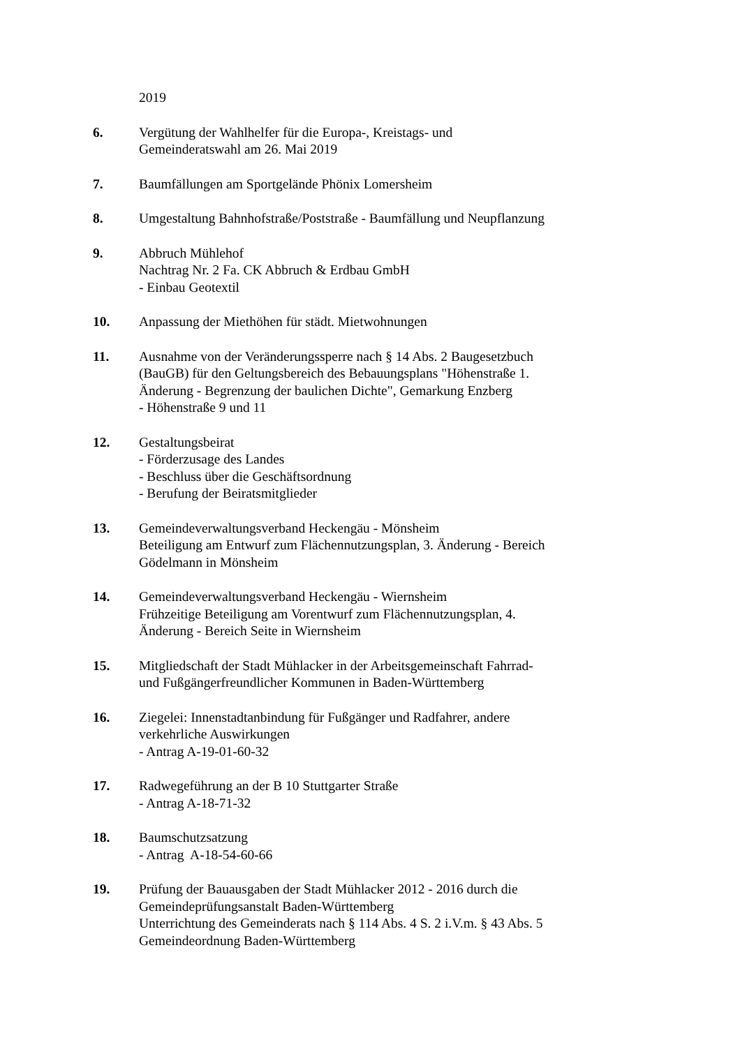2019
6. Vergütung der Wahlhelfer für die Europa-, Kreistags- und
Gemeinderatswahl am 26. Mai 2019
7. Baumfällungen am Sportgelände Phönix Lomersheim
8. Umgestaltung Bahnhofstraße/Poststraße - Baumfällung und Neupflanzung
9. Abbruch Mühlehof
Nachtrag Nr. 2 Fa. CK Abbruch & Erdbau GmbH
- Einbau Geotextil
10. Anpassung der Miethöhen für städt. Mietwohnungen
11. Ausnahme von der Veränderungssperre nach § 14 Abs. 2 Baugesetzbuch
(BauGB) für den Geltungsbereich des Bebauungsplans "Höhenstraße 1.
Änderung - Begrenzung der baulichen Dichte", Gemarkung Enzberg
- Höhenstraße 9 und 11
12. Gestaltungsbeirat
- Förderzusage des Landes
- Beschluss über die Geschäftsordnung
- Berufung der Beiratsmitglieder
13. Gemeindeverwaltungsverband Heckengäu - Mönsheim
Beteiligung am Entwurf zum Flächennutzungsplan, 3. Änderung - Bereich
Gödelmann in Mönsheim
14. Gemeindeverwaltungsverband Heckengäu - Wiernsheim
Frühzeitige Beteiligung am Vorentwurf zum Flächennutzungsplan, 4.
Änderung - Bereich Seite in Wiernsheim
15. Mitgliedschaft der Stadt Mühlacker in der Arbeitsgemeinschaft Fahrrad-
und Fußgängerfreundlicher Kommunen in Baden-Württemberg
16. Ziegelei: Innenstadtanbindung für Fußgänger und Radfahrer, andere
verkehrliche Auswirkungen
- Antrag A-19-01-60-32
17. Radwegeführung an der B 10 Stuttgarter Straße
- Antrag A-18-71-32
18. Baumschutzsatzung
- Antrag A-18-54-60-66
19. Prüfung der Bauausgaben der Stadt Mühlacker 2012 - 2016 durch die
Gemeindeprüfungsanstalt Baden-Württemberg
Unterrichtung des Gemeinderats nach § 114 Abs. 4 S. 2 i.V.m. § 43 Abs. 5
Gemeindeordnung Baden-Württemberg